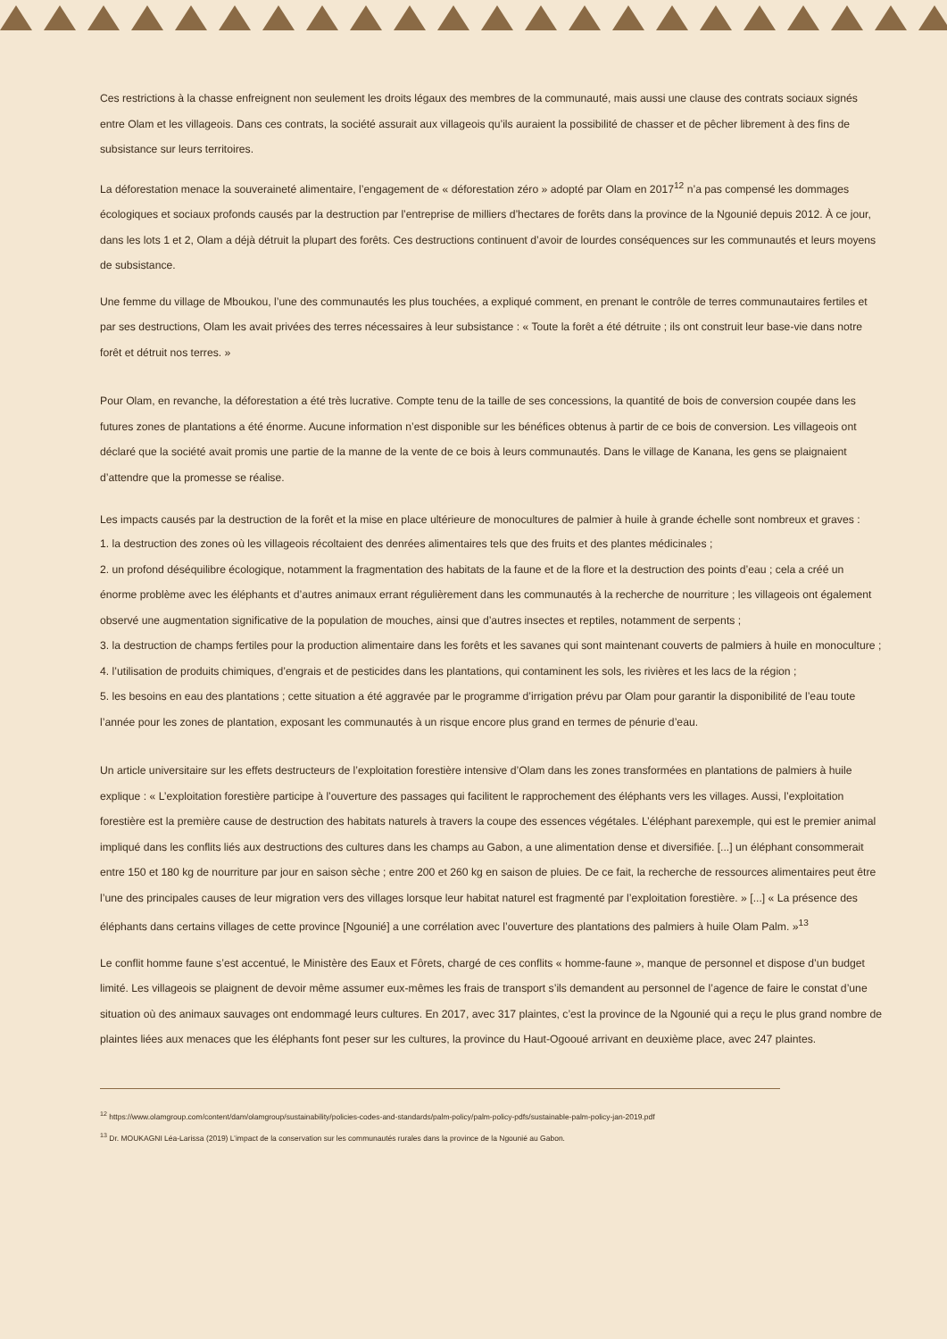Ces restrictions à la chasse enfreignent non seulement les droits légaux des membres de la communauté, mais aussi une clause des contrats sociaux signés entre Olam et les villageois. Dans ces contrats, la société assurait aux villageois qu’ils auraient la possibilité de chasser et de pêcher librement à des fins de subsistance sur leurs territoires.
La déforestation menace la souveraineté alimentaire, l’engagement de « déforestation zéro » adopté par Olam en 2017<sup>12</sup> n’a pas compensé les dommages écologiques et sociaux profonds causés par la destruction par l’entreprise de milliers d’hectares de forêts dans la province de la Ngounié depuis 2012. À ce jour, dans les lots 1 et 2, Olam a déjà détruit la plupart des forêts. Ces destructions continuent d’avoir de lourdes conséquences sur les communautés et leurs moyens de subsistance.
Une femme du village de Mboukou, l’une des communautés les plus touchées, a expliqué comment, en prenant le contrôle de terres communautaires fertiles et par ses destructions, Olam les avait privées des terres nécessaires à leur subsistance : « Toute la forêt a été détruite ; ils ont construit leur base-vie dans notre forêt et détruit nos terres. »
Pour Olam, en revanche, la déforestation a été très lucrative. Compte tenu de la taille de ses concessions, la quantité de bois de conversion coupée dans les futures zones de plantations a été énorme. Aucune information n’est disponible sur les bénéfices obtenus à partir de ce bois de conversion. Les villageois ont déclaré que la société avait promis une partie de la manne de la vente de ce bois à leurs communautés. Dans le village de Kanana, les gens se plaignaient d’attendre que la promesse se réalise.
Les impacts causés par la destruction de la forêt et la mise en place ultérieure de monocultures de palmier à huile à grande échelle sont nombreux et graves :
1. la destruction des zones où les villageois récoltaient des denrées alimentaires tels que des fruits et des plantes médicinales ;
2. un profond déséquilibre écologique, notamment la fragmentation des habitats de la faune et de la flore et la destruction des points d’eau ; cela a créé un énorme problème avec les éléphants et d’autres animaux errant régulièrement dans les communautés à la recherche de nourriture ; les villageois ont également observé une augmentation significative de la population de mouches, ainsi que d’autres insectes et reptiles, notamment de serpents ;
3. la destruction de champs fertiles pour la production alimentaire dans les forêts et les savanes qui sont maintenant couverts de palmiers à huile en monoculture ;
4. l’utilisation de produits chimiques, d’engrais et de pesticides dans les plantations, qui contaminent les sols, les rivières et les lacs de la région ;
5. les besoins en eau des plantations ; cette situation a été aggravée par le programme d’irrigation prévu par Olam pour garantir la disponibilité de l’eau toute l’année pour les zones de plantation, exposant les communautés à un risque encore plus grand en termes de pénurie d’eau.
Un article universitaire sur les effets destructeurs de l’exploitation forestière intensive d’Olam dans les zones transformées en plantations de palmiers à huile explique : « L’exploitation forestière participe à l’ouverture des passages qui facilitent le rapprochement des éléphants vers les villages. Aussi, l’exploitation forestière est la première cause de destruction des habitats naturels à travers la coupe des essences végétales. L’éléphant parexemple, qui est le premier animal impliqué dans les conflits liés aux destructions des cultures dans les champs au Gabon, a une alimentation dense et diversifiée. [...] un éléphant consommerait entre 150 et 180 kg de nourriture par jour en saison sèche ; entre 200 et 260 kg en saison de pluies. De ce fait, la recherche de ressources alimentaires peut être l’une des principales causes de leur migration vers des villages lorsque leur habitat naturel est fragmenté par l’exploitation forestière. » [...] « La présence des éléphants dans certains villages de cette province [Ngounié] a une corrélation avec l’ouverture des plantations des palmiers à huile Olam Palm. »<sup>13</sup>
Le conflit homme faune s’est accentué, le Ministère des Eaux et Fôrets, chargé de ces conflits « homme-faune », manque de personnel et dispose d’un budget limité. Les villageois se plaignent de devoir même assumer eux-mêmes les frais de transport s’ils demandent au personnel de l’agence de faire le constat d’une situation où des animaux sauvages ont endommagé leurs cultures. En 2017, avec 317 plaintes, c’est la province de la Ngounié qui a reçu le plus grand nombre de plaintes liées aux menaces que les éléphants font peser sur les cultures, la province du Haut-Ogooué arrivant en deuxième place, avec 247 plaintes.
<sup>12</sup> https://www.olamgroup.com/content/dam/olamgroup/sustainability/policies-codes-and-standards/palm-policy/palm-policy-pdfs/sustainable-palm-policy-jan-2019.pdf
<sup>13</sup> Dr. MOUKAGNI Léa-Larissa (2019) L’impact de la conservation sur les communautés rurales dans la province de la Ngounié au Gabon.